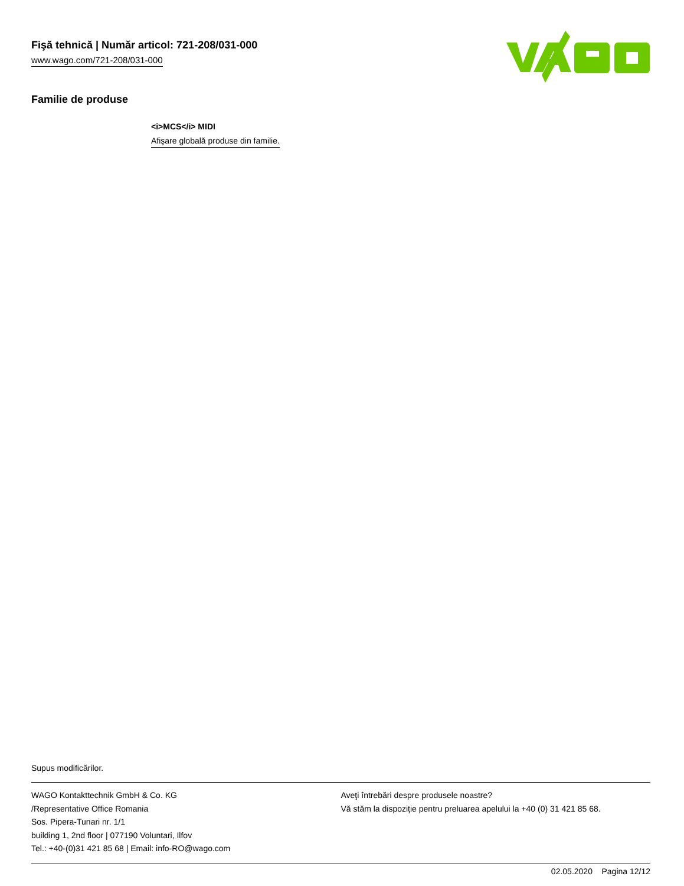Fişă tehnică | Număr articol: 721-208/031-000
www.wago.com/721-208/031-000
Familie de produse
<i>MCS</i> MIDI
Afişare globală produse din familie.
Supus modificărilor.
WAGO Kontakttechnik GmbH & Co. KG
/Representative Office Romania
Sos. Pipera-Tunari nr. 1/1
building 1, 2nd floor | 077190 Voluntari, Ilfov
Tel.: +40-(0)31 421 85 68 | Email: info-RO@wago.com
Aveţi întrebări despre produsele noastre?
Vă stăm la dispoziţie pentru preluarea apelului la +40 (0) 31 421 85 68.
02.05.2020 Pagina 12/12